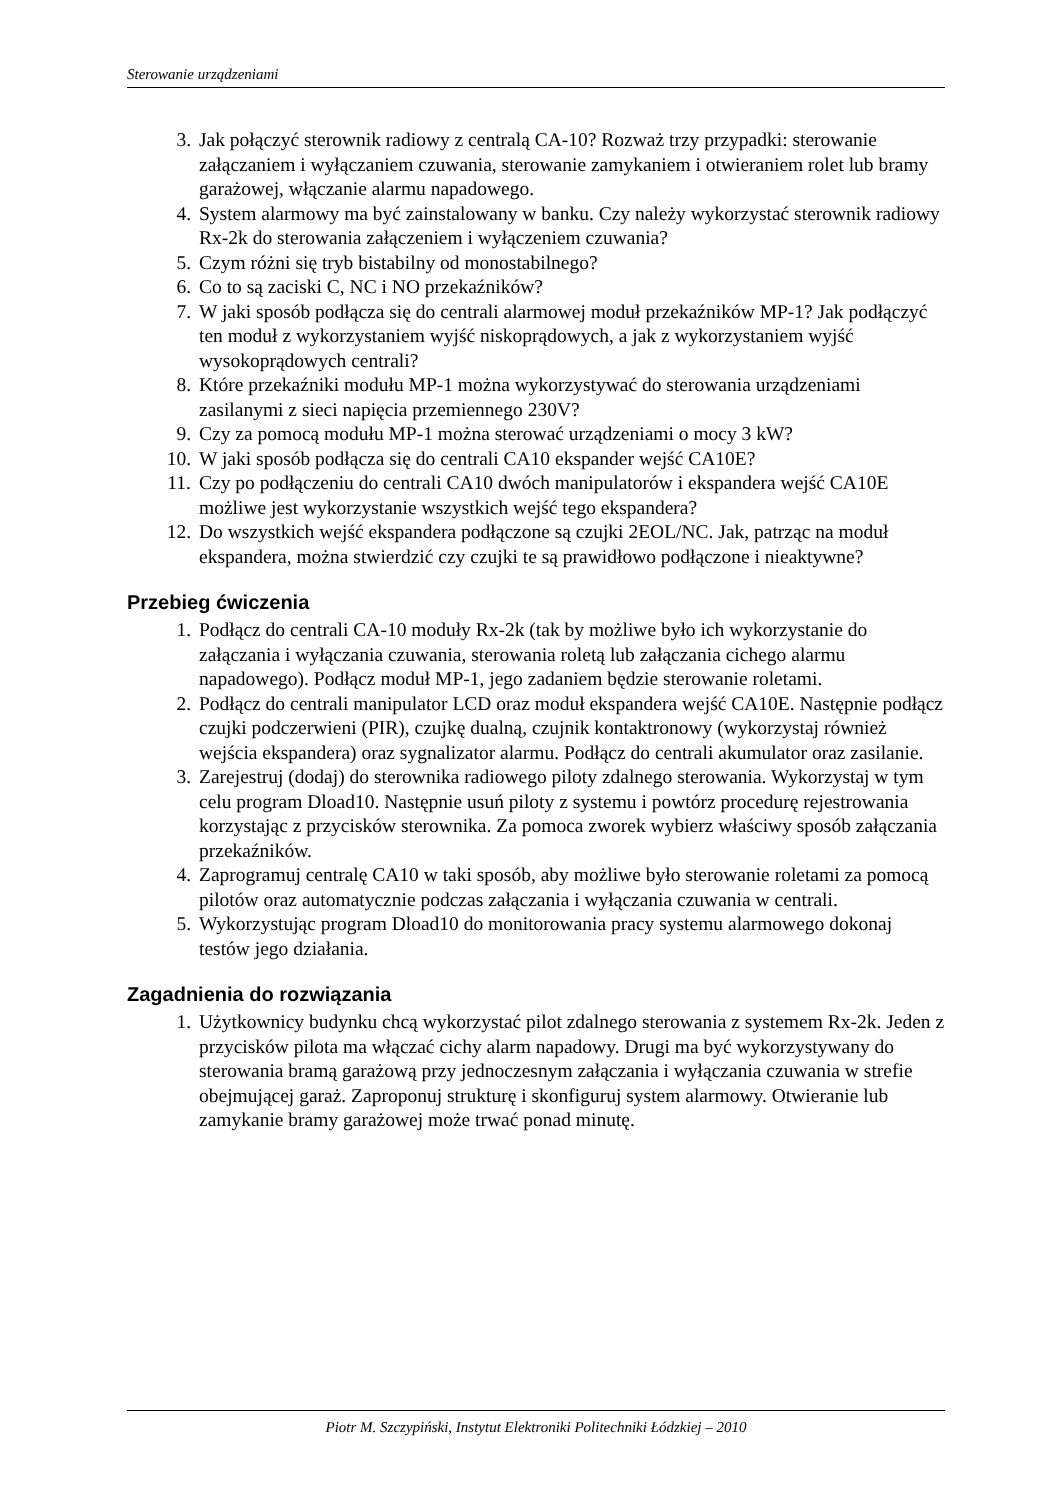Sterowanie urządzeniami
3. Jak połączyć sterownik radiowy z centralą CA-10? Rozważ trzy przypadki: sterowanie załączaniem i wyłączaniem czuwania, sterowanie zamykaniem i otwieraniem rolet lub bramy garażowej, włączanie alarmu napadowego.
4. System alarmowy ma być zainstalowany w banku. Czy należy wykorzystać sterownik radiowy Rx-2k do sterowania załączeniem i wyłączeniem czuwania?
5. Czym różni się tryb bistabilny od monostabilnego?
6. Co to są zaciski C, NC i NO przekaźników?
7. W jaki sposób podłącza się do centrali alarmowej moduł przekaźników MP-1? Jak podłączyć ten moduł z wykorzystaniem wyjść niskoprądowych, a jak z wykorzystaniem wyjść wysokoprądowych centrali?
8. Które przekaźniki modułu MP-1 można wykorzystywać do sterowania urządzeniami zasilanymi z sieci napięcia przemiennego 230V?
9. Czy za pomocą modułu MP-1 można sterować urządzeniami o mocy 3 kW?
10. W jaki sposób podłącza się do centrali CA10 ekspander wejść CA10E?
11. Czy po podłączeniu do centrali CA10 dwóch manipulatorów i ekspandera wejść CA10E możliwe jest wykorzystanie wszystkich wejść tego ekspandera?
12. Do wszystkich wejść ekspandera podłączone są czujki 2EOL/NC. Jak, patrząc na moduł ekspandera, można stwierdzić czy czujki te są prawidłowo podłączone i nieaktywne?
Przebieg ćwiczenia
1. Podłącz do centrali CA-10 moduły Rx-2k (tak by możliwe było ich wykorzystanie do załączania i wyłączania czuwania, sterowania roletą lub załączania cichego alarmu napadowego). Podłącz moduł MP-1, jego zadaniem będzie sterowanie roletami.
2. Podłącz do centrali manipulator LCD oraz moduł ekspandera wejść CA10E. Następnie podłącz czujki podczerwieni (PIR), czujkę dualną, czujnik kontaktronowy (wykorzystaj również wejścia ekspandera) oraz sygnalizator alarmu. Podłącz do centrali akumulator oraz zasilanie.
3. Zarejestruj (dodaj) do sterownika radiowego piloty zdalnego sterowania. Wykorzystaj w tym celu program Dload10. Następnie usuń piloty z systemu i powtórz procedurę rejestrowania korzystając z przycisków sterownika. Za pomoca zworek wybierz właściwy sposób załączania przekaźników.
4. Zaprogramuj centralę CA10 w taki sposób, aby możliwe było sterowanie roletami za pomocą pilotów oraz automatycznie podczas załączania i wyłączania czuwania w centrali.
5. Wykorzystując program Dload10 do monitorowania pracy systemu alarmowego dokonaj testów jego działania.
Zagadnienia do rozwiązania
1. Użytkownicy budynku chcą wykorzystać pilot zdalnego sterowania z systemem Rx-2k. Jeden z przycisków pilota ma włączać cichy alarm napadowy. Drugi ma być wykorzystywany do sterowania bramą garażową przy jednoczesnym załączania i wyłączania czuwania w strefie obejmującej garaż. Zaproponuj strukturę i skonfiguruj system alarmowy. Otwieranie lub zamykanie bramy garażowej może trwać ponad minutę.
Piotr M. Szczypiński, Instytut Elektroniki Politechniki Łódzkiej – 2010